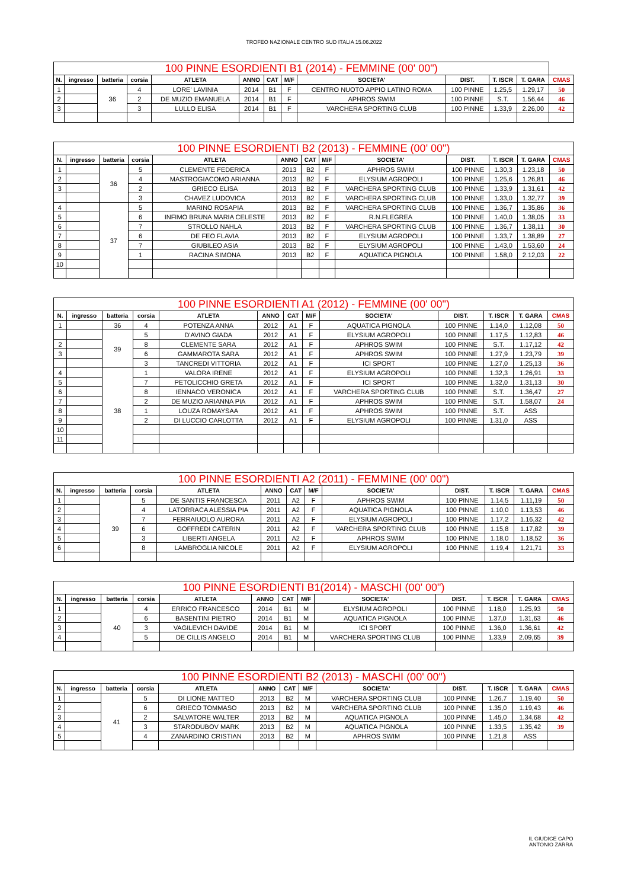TROFEO NAZIONALE CENTRO SUD ITALIA 15.06.2022
| 100 PINNE ESORDIENTI B1 (2014) - FEMMINE (00' 00") | | | | | | | | | | | | |
| --- | --- | --- | --- | --- | --- | --- | --- | --- | --- | --- | --- | --- |
| N. | ingresso | batteria | corsia | ATLETA | ANNO | CAT | M/F | SOCIETA' | DIST. | T. ISCR | T. GARA | CMAS |
| 1 | | 36 | 4 | LORE' LAVINIA | 2014 | B1 | F | CENTRO NUOTO APPIO LATINO ROMA | 100 PINNE | 1.25,5 | 1.29,17 | 50 |
| 2 | | | 2 | DE MUZIO EMANUELA | 2014 | B1 | F | APHROS SWIM | 100 PINNE | S.T. | 1.56,44 | 46 |
| 3 | | | 3 | LULLO ELISA | 2014 | B1 | F | VARCHERA SPORTING CLUB | 100 PINNE | 1.33,9 | 2.26,00 | 42 |
| 100 PINNE ESORDIENTI B2 (2013) - FEMMINE (00' 00") | | | | | | | | | | | | |
| --- | --- | --- | --- | --- | --- | --- | --- | --- | --- | --- | --- | --- |
| N. | ingresso | batteria | corsia | ATLETA | ANNO | CAT | M/F | SOCIETA' | DIST. | T. ISCR | T. GARA | CMAS |
| 1 | | 36 | 5 | CLEMENTE FEDERICA | 2013 | B2 | F | APHROS SWIM | 100 PINNE | 1.30,3 | 1.23,18 | 50 |
| 2 | | | 4 | MASTROGIACOMO ARIANNA | 2013 | B2 | F | ELYSIUM AGROPOLI | 100 PINNE | 1.25,6 | 1.26,81 | 46 |
| 3 | | | 2 | GRIECO ELISA | 2013 | B2 | F | VARCHERA SPORTING CLUB | 100 PINNE | 1.33,9 | 1.31,61 | 42 |
| | | | 3 | CHAVEZ LUDOVICA | 2013 | B2 | F | VARCHERA SPORTING CLUB | 100 PINNE | 1.33,0 | 1.32,77 | 39 |
| 4 | | 37 | 5 | MARINO ROSAPIA | 2013 | B2 | F | VARCHERA SPORTING CLUB | 100 PINNE | 1.36,7 | 1.35,86 | 36 |
| 5 | | | 6 | INFIMO BRUNA MARIA CELESTE | 2013 | B2 | F | R.N.FLEGREA | 100 PINNE | 1.40,0 | 1.38,05 | 33 |
| 6 | | | 7 | STROLLO NAHLA | 2013 | B2 | F | VARCHERA SPORTING CLUB | 100 PINNE | 1.36,7 | 1.38,11 | 30 |
| 7 | | | 6 | DE FEO FLAVIA | 2013 | B2 | F | ELYSIUM AGROPOLI | 100 PINNE | 1.33,7 | 1.38,89 | 27 |
| 8 | | | 7 | GIUBILEO ASIA | 2013 | B2 | F | ELYSIUM AGROPOLI | 100 PINNE | 1.43,0 | 1.53,60 | 24 |
| 9 | | | 1 | RACINA SIMONA | 2013 | B2 | F | AQUATICA PIGNOLA | 100 PINNE | 1.58,0 | 2.12,03 | 22 |
| 10 | | | | | | | | | | | | |
| 100 PINNE ESORDIENTI A1 (2012) - FEMMINE (00' 00") | | | | | | | | | | | | |
| --- | --- | --- | --- | --- | --- | --- | --- | --- | --- | --- | --- | --- |
| N. | ingresso | batteria | corsia | ATLETA | ANNO | CAT | M/F | SOCIETA' | DIST. | T. ISCR | T. GARA | CMAS |
| 1 | | 36 | 4 | POTENZA ANNA | 2012 | A1 | F | AQUATICA PIGNOLA | 100 PINNE | 1.14,0 | 1.12,08 | 50 |
| | | 39 | 5 | D'AVINO GIADA | 2012 | A1 | F | ELYSIUM AGROPOLI | 100 PINNE | 1.17,5 | 1.12,83 | 46 |
| 2 | | | 8 | CLEMENTE SARA | 2012 | A1 | F | APHROS SWIM | 100 PINNE | S.T. | 1.17,12 | 42 |
| 3 | | | 6 | GAMMAROTA SARA | 2012 | A1 | F | APHROS SWIM | 100 PINNE | 1.27,9 | 1.23,79 | 39 |
| | | | 3 | TANCREDI VITTORIA | 2012 | A1 | F | ICI SPORT | 100 PINNE | 1.27,0 | 1.25,13 | 36 |
| 4 | | 38 | 1 | VALORA IRENE | 2012 | A1 | F | ELYSIUM AGROPOLI | 100 PINNE | 1.32,3 | 1.26,91 | 33 |
| 5 | | | 7 | PETOLICCHIO GRETA | 2012 | A1 | F | ICI SPORT | 100 PINNE | 1.32,0 | 1.31,13 | 30 |
| 6 | | | 8 | IENNACO VERONICA | 2012 | A1 | F | VARCHERA SPORTING CLUB | 100 PINNE | S.T. | 1.36,47 | 27 |
| 7 | | | 2 | DE MUZIO ARIANNA PIA | 2012 | A1 | F | APHROS SWIM | 100 PINNE | S.T. | 1.58,07 | 24 |
| 8 | | | 1 | LOUZA ROMAYSAA | 2012 | A1 | F | APHROS SWIM | 100 PINNE | S.T. | ASS | |
| 9 | | | 2 | DI LUCCIO CARLOTTA | 2012 | A1 | F | ELYSIUM AGROPOLI | 100 PINNE | 1.31,0 | ASS | |
| 10 | | | | | | | | | | | | |
| 11 | | | | | | | | | | | | |
| 100 PINNE ESORDIENTI A2 (2011) - FEMMINE (00' 00") | | | | | | | | | | | | |
| --- | --- | --- | --- | --- | --- | --- | --- | --- | --- | --- | --- | --- |
| N. | ingresso | batteria | corsia | ATLETA | ANNO | CAT | M/F | SOCIETA' | DIST. | T. ISCR | T. GARA | CMAS |
| 1 | | 39 | 5 | DE SANTIS FRANCESCA | 2011 | A2 | F | APHROS SWIM | 100 PINNE | 1.14,5 | 1.11,19 | 50 |
| 2 | | | 4 | LATORRACA ALESSIA PIA | 2011 | A2 | F | AQUATICA PIGNOLA | 100 PINNE | 1.10,0 | 1.13,53 | 46 |
| 3 | | | 7 | FERRAIUOLO AURORA | 2011 | A2 | F | ELYSIUM AGROPOLI | 100 PINNE | 1.17,2 | 1.16,32 | 42 |
| 4 | | | 6 | GOFFREDI CATERIN | 2011 | A2 | F | VARCHERA SPORTING CLUB | 100 PINNE | 1.15,8 | 1.17,82 | 39 |
| 5 | | | 3 | LIBERTI ANGELA | 2011 | A2 | F | APHROS SWIM | 100 PINNE | 1.18,0 | 1.18,52 | 36 |
| 6 | | | 8 | LAMBROGLIA NICOLE | 2011 | A2 | F | ELYSIUM AGROPOLI | 100 PINNE | 1.19,4 | 1.21,71 | 33 |
| 100 PINNE ESORDIENTI B1(2014) - MASCHI (00' 00") | | | | | | | | | | | | |
| --- | --- | --- | --- | --- | --- | --- | --- | --- | --- | --- | --- | --- |
| N. | ingresso | batteria | corsia | ATLETA | ANNO | CAT | M/F | SOCIETA' | DIST. | T. ISCR | T. GARA | CMAS |
| 1 | | 40 | 4 | ERRICO FRANCESCO | 2014 | B1 | M | ELYSIUM AGROPOLI | 100 PINNE | 1.18,0 | 1.25,93 | 50 |
| 2 | | | 6 | BASENTINI PIETRO | 2014 | B1 | M | AQUATICA PIGNOLA | 100 PINNE | 1.37,0 | 1.31,63 | 46 |
| 3 | | | 3 | VAGILEVICH DAVIDE | 2014 | B1 | M | ICI SPORT | 100 PINNE | 1.36,0 | 1.36,61 | 42 |
| 4 | | | 5 | DE CILLIS ANGELO | 2014 | B1 | M | VARCHERA SPORTING CLUB | 100 PINNE | 1.33,9 | 2.09,65 | 39 |
| 100 PINNE ESORDIENTI B2 (2013) - MASCHI (00' 00") | | | | | | | | | | | | |
| --- | --- | --- | --- | --- | --- | --- | --- | --- | --- | --- | --- | --- |
| N. | ingresso | batteria | corsia | ATLETA | ANNO | CAT | M/F | SOCIETA' | DIST. | T. ISCR | T. GARA | CMAS |
| 1 | | 41 | 5 | DI LIONE MATTEO | 2013 | B2 | M | VARCHERA SPORTING CLUB | 100 PINNE | 1.26,7 | 1.19,40 | 50 |
| 2 | | | 6 | GRIECO TOMMASO | 2013 | B2 | M | VARCHERA SPORTING CLUB | 100 PINNE | 1.35,0 | 1.19,43 | 46 |
| 3 | | | 2 | SALVATORE WALTER | 2013 | B2 | M | AQUATICA PIGNOLA | 100 PINNE | 1.45,0 | 1.34,68 | 42 |
| 4 | | | 3 | STARODUBOV MARK | 2013 | B2 | M | AQUATICA PIGNOLA | 100 PINNE | 1.33,5 | 1.35,42 | 39 |
| 5 | | | 4 | ZANARDINO CRISTIAN | 2013 | B2 | M | APHROS SWIM | 100 PINNE | 1.21,8 | ASS | |
IL GIUDICE CAPO
ANTONIO ZARRA